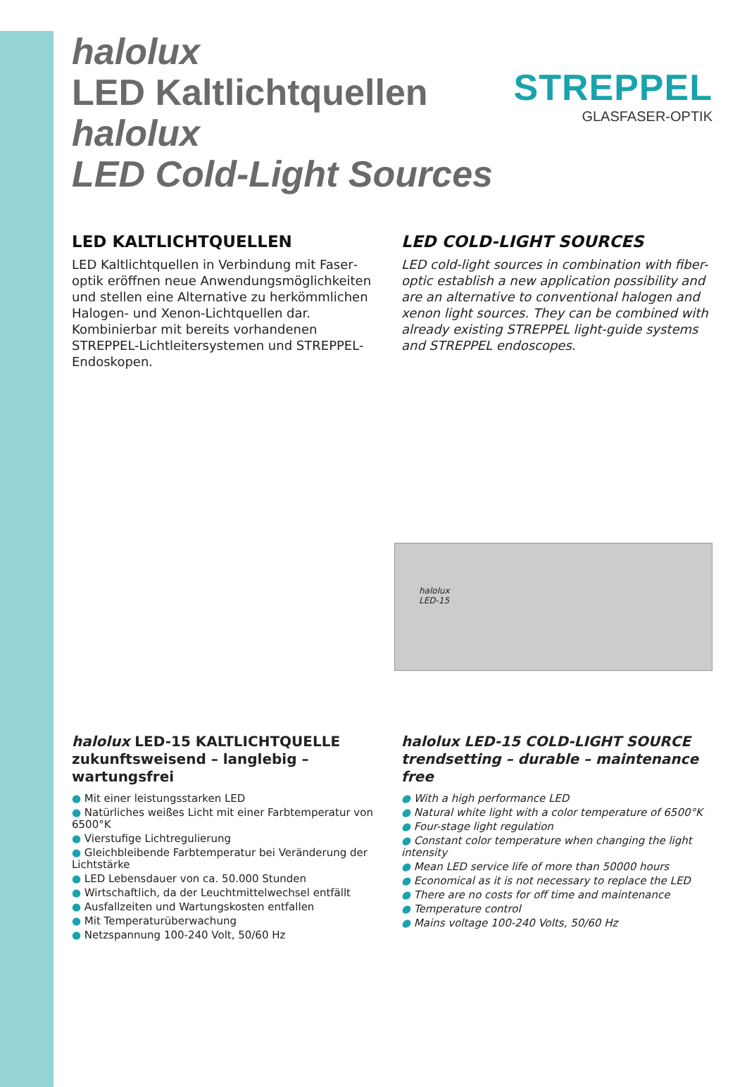STREPPEL
GLASFASER-OPTIK
halolux
LED Kaltlichtquellen
halolux
LED Cold-Light Sources
LED KALTLICHTQUELLEN
LED Kaltlichtquellen in Verbindung mit Faser­optik eröffnen neue Anwendungsmöglich­keiten und stellen eine Alternative zu her­kömmlichen Halogen- und Xenon-Lichtquellen dar.
Kombinierbar mit bereits vorhandenen STREPPEL-Lichtleitersystemen und STREPPEL-Endoskopen.
LED COLD-LIGHT SOURCES
LED cold-light sources in combination with fiber-optic establish a new application possibility and are an alternative to conventional halogen and xenon light sources. They can be combined with already existing STREPPEL light-guide systems and STREPPEL endoscopes.
halolux
LED-15
halolux LED-15 KALTLICHTQUELLE zukunftsweisend – langlebig – wartungsfrei
● Mit einer leistungsstarken LED
● Natürliches weißes Licht mit einer Farbtemperatur von 6500°K
● Vierstufige Lichtregulierung
● Gleichbleibende Farbtemperatur bei Veränderung der Lichtstärke
● LED Lebensdauer von ca. 50.000 Stunden
● Wirtschaftlich, da der Leuchtmittelwechsel entfällt
● Ausfallzeiten und Wartungskosten entfallen
● Mit Temperaturüberwachung
● Netzspannung 100-240 Volt, 50/60 Hz
halolux LED-15 COLD-LIGHT SOURCE trendsetting – durable – maintenance free
● With a high performance LED
● Natural white light with a color temperature of 6500°K
● Four-stage light regulation
● Constant color temperature when changing the light intensity
● Mean LED service life of more than 50000 hours
● Economical as it is not necessary to replace the LED
● There are no costs for off time and maintenance
● Temperature control
● Mains voltage 100-240 Volts, 50/60 Hz